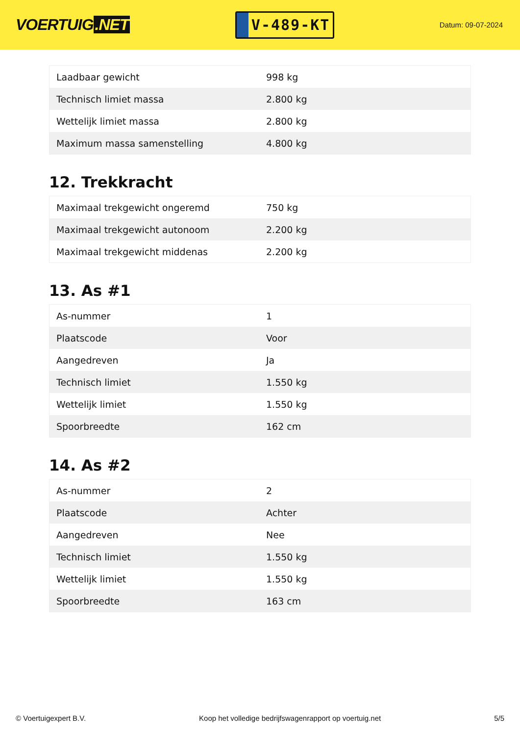VOERTUIG.NET
V-489-KT
Datum: 09-07-2024
| Laadbaar gewicht | 998 kg |
| Technisch limiet massa | 2.800 kg |
| Wettelijk limiet massa | 2.800 kg |
| Maximum massa samenstelling | 4.800 kg |
12. Trekkracht
| Maximaal trekgewicht ongeremd | 750 kg |
| Maximaal trekgewicht autonoom | 2.200 kg |
| Maximaal trekgewicht middenas | 2.200 kg |
13. As #1
| As-nummer | 1 |
| Plaatscode | Voor |
| Aangedreven | Ja |
| Technisch limiet | 1.550 kg |
| Wettelijk limiet | 1.550 kg |
| Spoorbreedte | 162 cm |
14. As #2
| As-nummer | 2 |
| Plaatscode | Achter |
| Aangedreven | Nee |
| Technisch limiet | 1.550 kg |
| Wettelijk limiet | 1.550 kg |
| Spoorbreedte | 163 cm |
© Voertuigexpert B.V. Koop het volledige bedrijfswagenrapport op voertuig.net 5/5